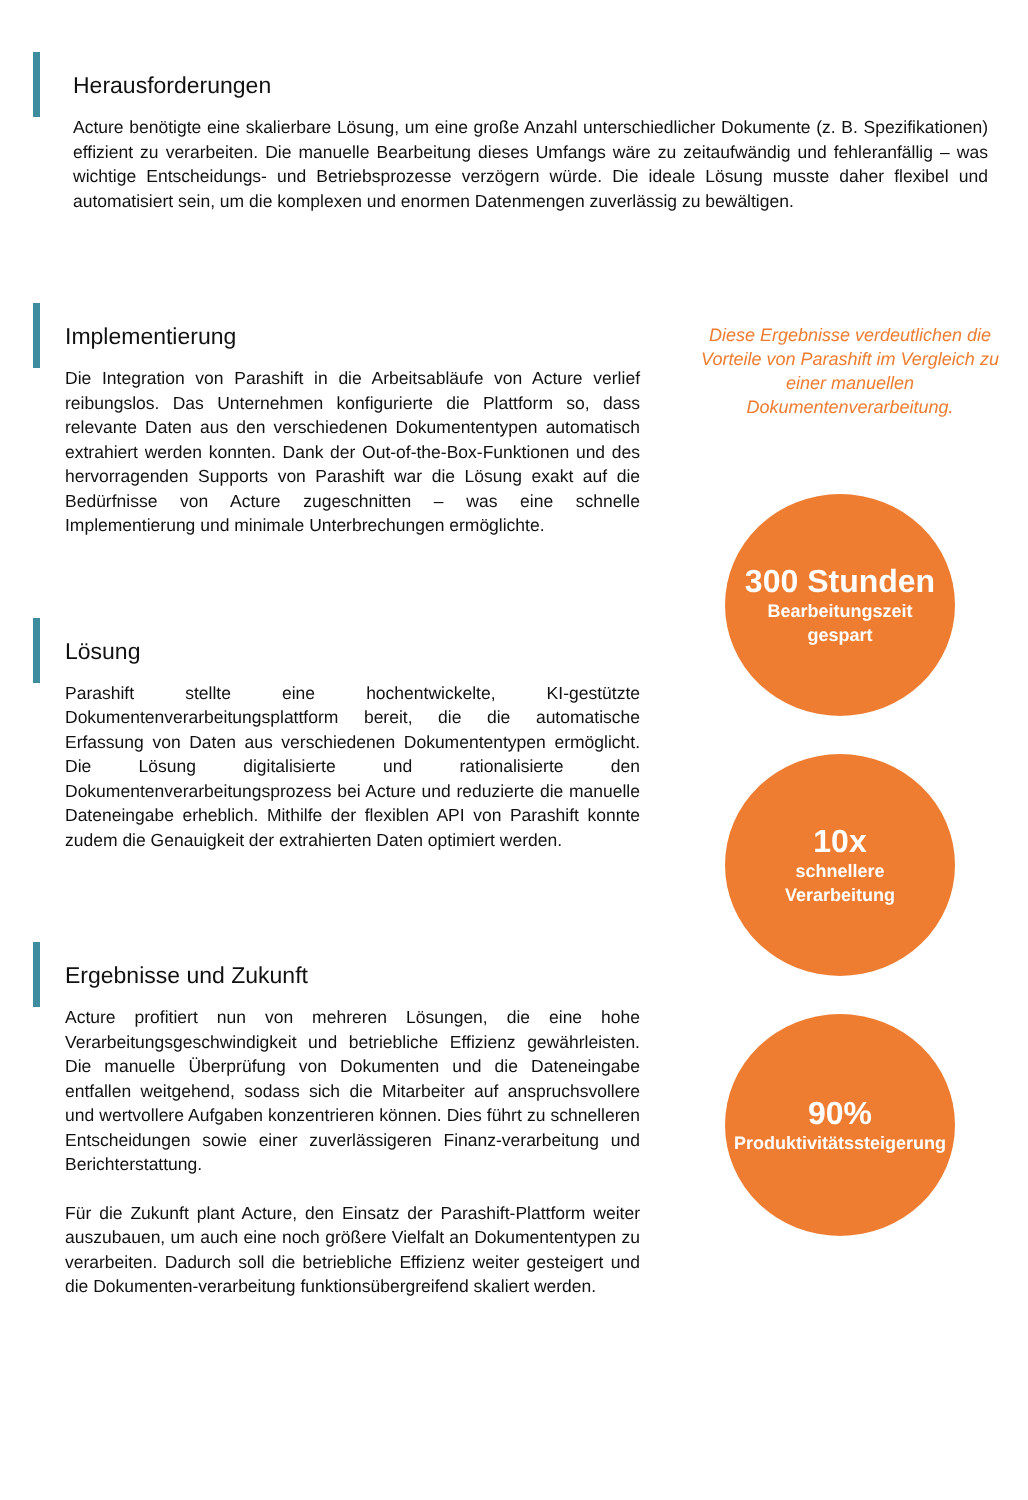Herausforderungen
Acture benötigte eine skalierbare Lösung, um eine große Anzahl unterschiedlicher Dokumente (z. B. Spezifikationen) effizient zu verarbeiten. Die manuelle Bearbeitung dieses Umfangs wäre zu zeitaufwändig und fehleranfällig – was wichtige Entscheidungs- und Betriebsprozesse verzögern würde. Die ideale Lösung musste daher flexibel und automatisiert sein, um die komplexen und enormen Datenmengen zuverlässig zu bewältigen.
Implementierung
Die Integration von Parashift in die Arbeitsabläufe von Acture verlief reibungslos. Das Unternehmen konfigurierte die Plattform so, dass relevante Daten aus den verschiedenen Dokumententypen automatisch extrahiert werden konnten. Dank der Out-of-the-Box-Funktionen und des hervorragenden Supports von Parashift war die Lösung exakt auf die Bedürfnisse von Acture zugeschnitten – was eine schnelle Implementierung und minimale Unterbrechungen ermöglichte.
Lösung
Parashift stellte eine hochentwickelte, KI-gestützte Dokumentenverarbeitungsplattform bereit, die die automatische Erfassung von Daten aus verschiedenen Dokumententypen ermöglicht. Die Lösung digitalisierte und rationalisierte den Dokumentenverarbeitungsprozess bei Acture und reduzierte die manuelle Dateneingabe erheblich. Mithilfe der flexiblen API von Parashift konnte zudem die Genauigkeit der extrahierten Daten optimiert werden.
Ergebnisse und Zukunft
Acture profitiert nun von mehreren Lösungen, die eine hohe Verarbeitungsgeschwindigkeit und betriebliche Effizienz gewährleisten. Die manuelle Überprüfung von Dokumenten und die Dateneingabe entfallen weitgehend, sodass sich die Mitarbeiter auf anspruchsvollere und wertvollere Aufgaben konzentrieren können. Dies führt zu schnelleren Entscheidungen sowie einer zuverlässigeren Finanz-verarbeitung und Berichterstattung.
Für die Zukunft plant Acture, den Einsatz der Parashift-Plattform weiter auszubauen, um auch eine noch größere Vielfalt an Dokumententypen zu verarbeiten. Dadurch soll die betriebliche Effizienz weiter gesteigert und die Dokumenten-verarbeitung funktionsübergreifend skaliert werden.
Diese Ergebnisse verdeutlichen die Vorteile von Parashift im Vergleich zu einer manuellen Dokumentenverarbeitung.
300 Stunden
Bearbeitungszeit
gespart
10x
schnellere
Verarbeitung
90%
Produktivitätssteigerung